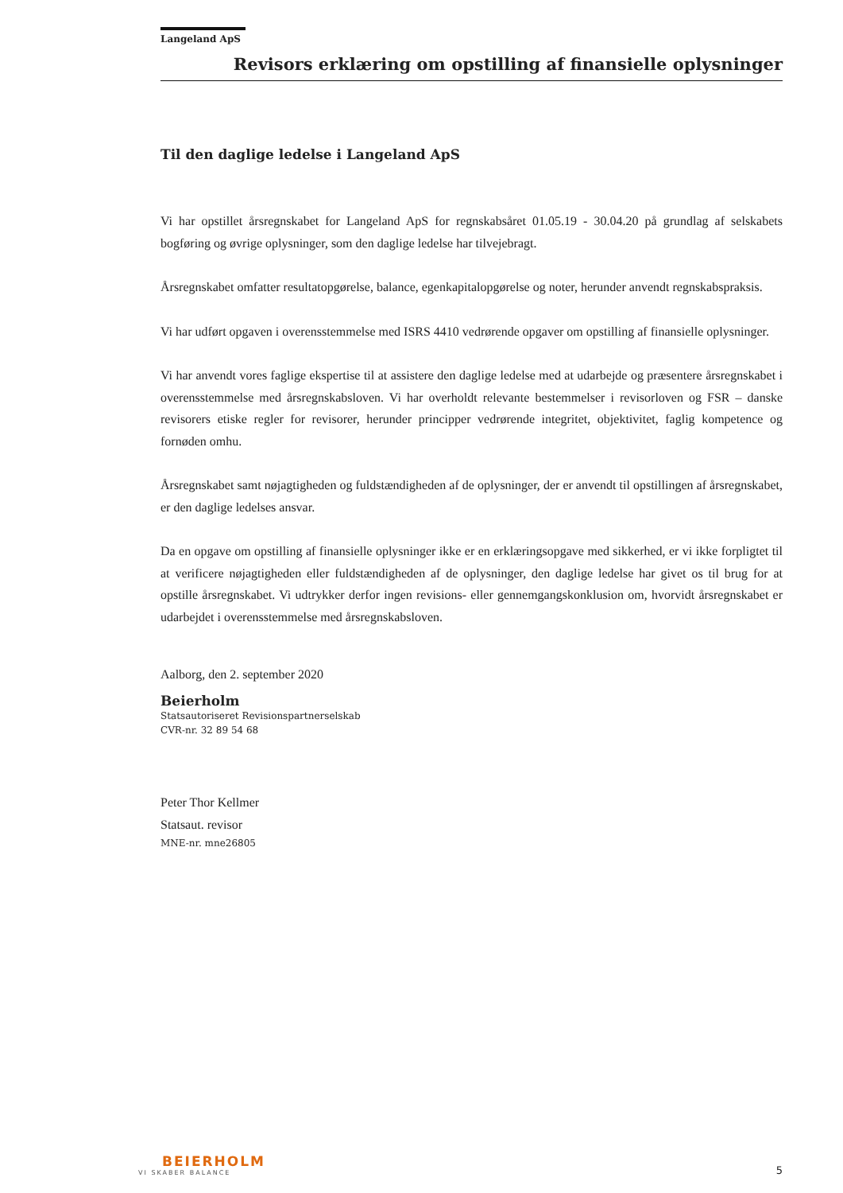Langeland ApS
Revisors erklæring om opstilling af finansielle oplysninger
Til den daglige ledelse i Langeland ApS
Vi har opstillet årsregnskabet for Langeland ApS for regnskabsåret 01.05.19 - 30.04.20 på grundlag af selskabets bogføring og øvrige oplysninger, som den daglige ledelse har tilvejebragt.
Årsregnskabet omfatter resultatopgørelse, balance, egenkapitalopgørelse og noter, herunder anvendt regnskabspraksis.
Vi har udført opgaven i overensstemmelse med ISRS 4410 vedrørende opgaver om opstilling af finansielle oplysninger.
Vi har anvendt vores faglige ekspertise til at assistere den daglige ledelse med at udarbejde og præsentere årsregnskabet i overensstemmelse med årsregnskabsloven. Vi har overholdt relevante bestemmelser i revisorloven og FSR – danske revisorers etiske regler for revisorer, herunder principper vedrørende integritet, objektivitet, faglig kompetence og fornøden omhu.
Årsregnskabet samt nøjagtigheden og fuldstændigheden af de oplysninger, der er anvendt til opstillingen af årsregnskabet, er den daglige ledelses ansvar.
Da en opgave om opstilling af finansielle oplysninger ikke er en erklæringsopgave med sikkerhed, er vi ikke forpligtet til at verificere nøjagtigheden eller fuldstændigheden af de oplysninger, den daglige ledelse har givet os til brug for at opstille årsregnskabet. Vi udtrykker derfor ingen revisions- eller gennemgangskonklusion om, hvorvidt årsregnskabet er udarbejdet i overensstemmelse med årsregnskabsloven.
Aalborg, den 2. september 2020
Beierholm
Statsautoriseret Revisionspartnerselskab
CVR-nr. 32 89 54 68
Peter Thor Kellmer
Statsaut. revisor
MNE-nr. mne26805
BEIERHOLM
VI SKABER BALANCE
5